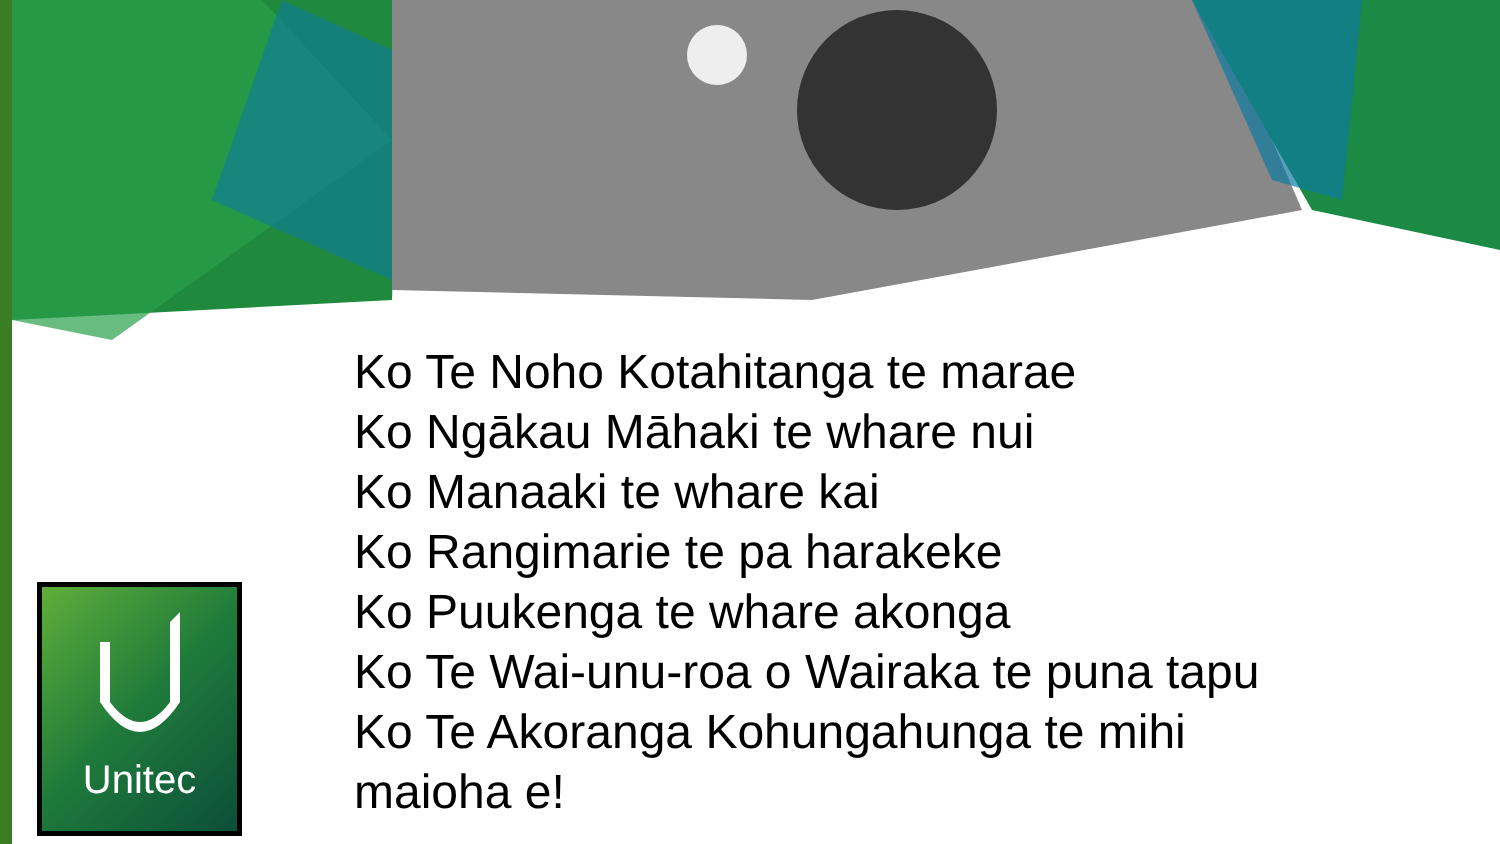Ko Te Noho Kotahitanga te marae
Ko Ngākau Māhaki te whare nui
Ko Manaaki te whare kai
Ko Rangimarie te pa harakeke
Ko Puukenga te whare akonga
Ko Te Wai-unu-roa o Wairaka te puna tapu
Ko Te Akoranga Kohungahunga te mihi
maioha e!
Unitec